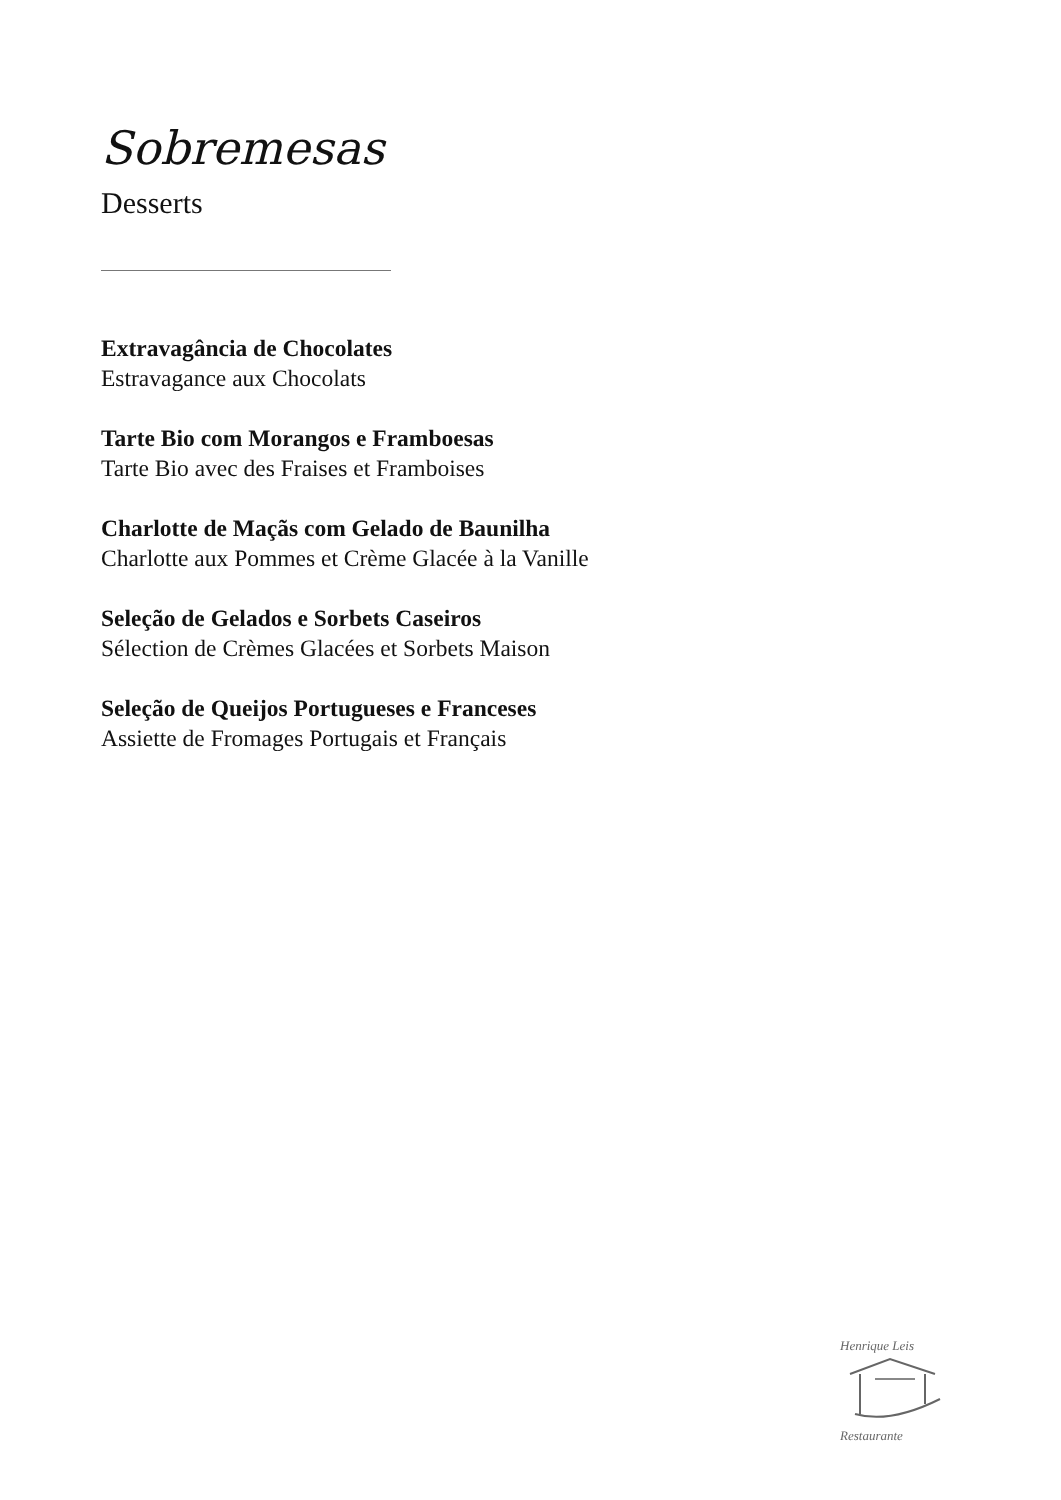Sobremesas
Desserts
Extravagância de Chocolates
Estravagance aux Chocolats
Tarte Bio com Morangos e Framboesas
Tarte Bio avec des Fraises et Framboises
Charlotte de Maçãs com Gelado de Baunilha
Charlotte aux Pommes et Crème Glacée à la Vanille
Seleção de Gelados e Sorbets Caseiros
Sélection de Crèmes Glacées et Sorbets Maison
Seleção de Queijos Portugueses e Franceses
Assiette de Fromages Portugais et Français
Henrique Leis
Restaurante